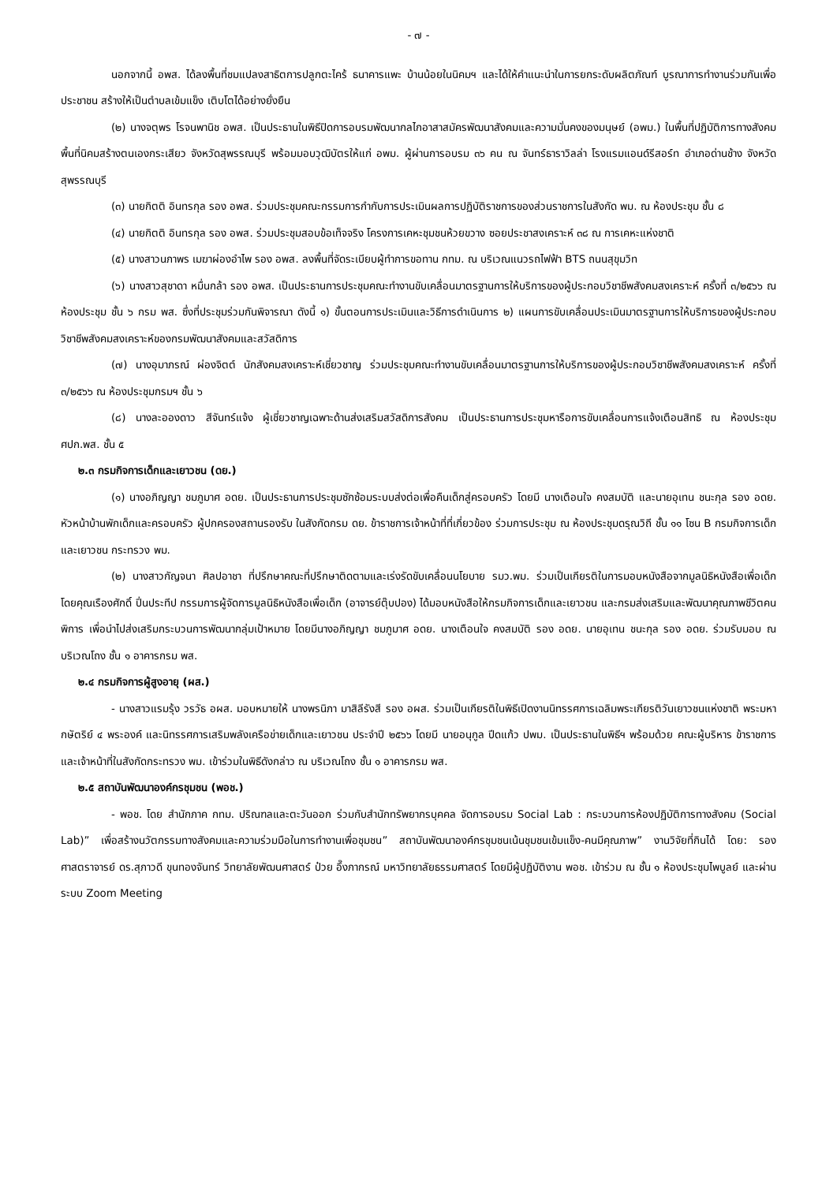- ๗ -
นอกจากนี้ อพส. ได้ลงพื้นที่ชมแปลงสาธิตการปลูกตะไคร้ ธนาคารแพะ บ้านน้อยในนิคมฯ และได้ให้คำแนะนำในการยกระดับผลิตภัณฑ์ บูรณาการทำงานร่วมกันเพื่อประชาชน สร้างให้เป็นตำบลเข้มแข็ง เติบโตได้อย่างยั่งยืน
(๒) นางจตุพร โรจนพานิช อพส. เป็นประธานในพิธีปิดการอบรมพัฒนากลไกอาสาสมัครพัฒนาสังคมและความมั่นคงของมนุษย์ (อพม.) ในพื้นที่ปฏิบัติการทางสังคม พื้นที่นิคมสร้างตนเองกระเสียว จังหวัดสุพรรณบุรี พร้อมมอบวุฒิบัตรให้แก่ อพม. ผู้ผ่านการอบรม ๓๖ คน ณ จันทร์ธาราวิลล่า โรงแรมแอนด์รีสอร์ท อำเภอด่านช้าง จังหวัดสุพรรณบุรี
(๓) นายกิตติ อินทรกุล รอง อพส. ร่วมประชุมคณะกรรมการกำกับการประเมินผลการปฏิบัติราชการของส่วนราชการในสังกัด พม. ณ ห้องประชุม ชั้น ๘
(๔) นายกิตติ อินทรกุล รอง อพส. ร่วมประชุมสอบข้อเท็จจริง โครงการเคหะชุมชนห้วยขวาง ซอยประชาสงเคราะห์ ๓๘ ณ การเคหะแห่งชาติ
(๕) นางสาวนภาพร เมฆาผ่องอำไพ รอง อพส. ลงพื้นที่จัดระเบียบผู้ทำการขอทาน กทม. ณ บริเวณแนวรถไฟฟ้า BTS ถนนสุขุมวิท
(๖) นางสาวสุชาดา หมื่นกล้า รอง อพส. เป็นประธานการประชุมคณะทำงานขับเคลื่อนมาตรฐานการให้บริการของผู้ประกอบวิชาชีพสังคมสงเคราะห์ ครั้งที่ ๓/๒๕๖๖ ณ ห้องประชุม ชั้น ๖ กรม พส. ซึ่งที่ประชุมร่วมกันพิจารณา ดังนี้ ๑) ขั้นตอนการประเมินและวิธีการดำเนินการ ๒) แผนการขับเคลื่อนประเมินมาตรฐานการให้บริการของผู้ประกอบวิชาชีพสังคมสงเคราะห์ของกรมพัฒนาสังคมและสวัสดิการ
(๗) นางอุมาภรณ์ ผ่องจิตต์ นักสังคมสงเคราะห์เชี่ยวชาญ ร่วมประชุมคณะทำงานขับเคลื่อนมาตรฐานการให้บริการของผู้ประกอบวิชาชีพสังคมสงเคราะห์ ครั้งที่ ๓/๒๕๖๖ ณ ห้องประชุมกรมฯ ชั้น ๖
(๘) นางละอองดาว สีจันทร์แจ้ง ผู้เชี่ยวชาญเฉพาะด้านส่งเสริมสวัสดิการสังคม เป็นประธานการประชุมหารือการขับเคลื่อนการแจ้งเตือนสิทธิ ณ ห้องประชุม ศปก.พส. ชั้น ๕
๒.๓ กรมกิจการเด็กและเยาวชน (ดย.)
(๑) นางอภิญญา ชมภูมาศ อดย. เป็นประธานการประชุมซักซ้อมระบบส่งต่อเพื่อคืนเด็กสู่ครอบครัว โดยมี นางเตือนใจ คงสมบัติ และนายอุเทน ชนะกุล รอง อดย. หัวหน้าบ้านพักเด็กและครอบครัว ผู้ปกครองสถานรองรับ ในสังกัดกรม ดย. ข้าราชการเจ้าหน้าที่ที่เกี่ยวข้อง ร่วมการประชุม ณ ห้องประชุมดรุณวิถี ชั้น ๑๑ โซน B กรมกิจการเด็กและเยาวชน กระทรวง พม.
(๒) นางสาวกัญจนา ศิลปอาชา ที่ปรึกษาคณะที่ปรึกษาติดตามและเร่งรัดขับเคลื่อนนโยบาย รมว.พม. ร่วมเป็นเกียรติในการมอบหนังสือจากมูลนิธิหนังสือเพื่อเด็ก โดยคุณเรืองศักดิ์ ปิ่นประทีป กรรมการผู้จัดการมูลนิธิหนังสือเพื่อเด็ก (อาจารย์ตุ๊บปอง) ได้มอบหนังสือให้กรมกิจการเด็กและเยาวชน และกรมส่งเสริมและพัฒนาคุณภาพชีวิตคนพิการ เพื่อนำไปส่งเสริมกระบวนการพัฒนากลุ่มเป้าหมาย โดยมีนางอภิญญา ชมภูมาศ อดย. นางเตือนใจ คงสมบัติ รอง อดย. นายอุเทน ชนะกุล รอง อดย. ร่วมรับมอบ ณ บริเวณโถง ชั้น ๑ อาคารกรม พส.
๒.๔ กรมกิจการผู้สูงอายุ (ผส.)
- นางสาวแรมรุ้ง วรวัธ อผส. มอบหมายให้ นางพรนิภา มาสิลีรังสี รอง อผส. ร่วมเป็นเกียรติในพิธีเปิดงานนิทรรศการเฉลิมพระเกียรติวันเยาวชนแห่งชาติ พระมหากษัตริย์ ๔ พระองค์ และนิทรรศการเสริมพลังเครือข่ายเด็กและเยาวชน ประจำปี ๒๕๖๖ โดยมี นายอนุกูล ปีดแก้ว ปพม. เป็นประธานในพิธีฯ พร้อมด้วย คณะผู้บริหาร ข้าราชการ และเจ้าหน้าที่ในสังกัดกระทรวง พม. เข้าร่วมในพิธีดังกล่าว ณ บริเวณโถง ชั้น ๑ อาคารกรม พส.
๒.๕ สถาบันพัฒนาองค์กรชุมชน (พอช.)
- พอช. โดย สำนักภาค กทม. ปริณฑลและตะวันออก ร่วมกับสำนักทรัพยากรบุคคล จัดการอบรม Social Lab : กระบวนการห้องปฏิบัติการทางสังคม (Social Lab)” เพื่อสร้างนวัตกรรมทางสังคมและความร่วมมือในการทำงานเพื่อชุมชน” สถาบันพัฒนาองค์กรชุมชนเน้นชุมชนเข้มแข็ง-คนมีคุณภาพ” งานวิจัยที่กินได้ โดย: รองศาสตราจารย์ ดร.สุภาวดี ขุนทองจันทร์ วิทยาลัยพัฒนศาสตร์ ป๋วย อึ๊งภากรณ์ มหาวิทยาลัยธรรมศาสตร์ โดยมีผู้ปฏิบัติงาน พอช. เข้าร่วม ณ ชั้น ๑ ห้องประชุมไพบูลย์ และผ่านระบบ Zoom Meeting